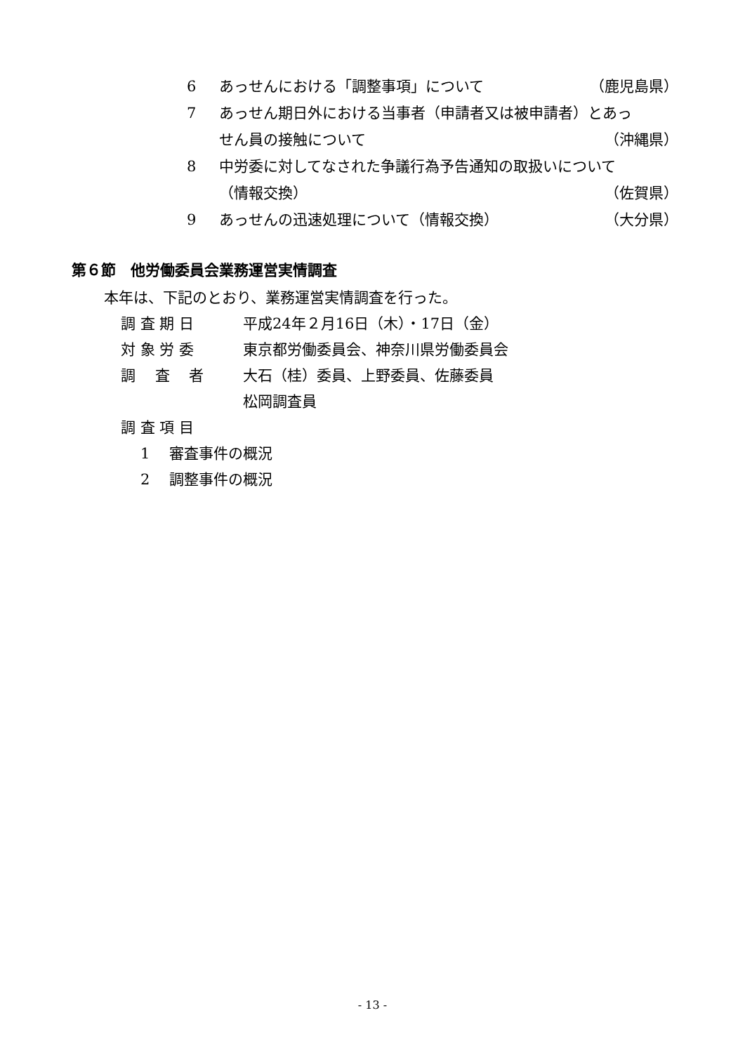6 あっせんにおける「調整事項」について （鹿児島県）
7 あっせん期日外における当事者（申請者又は被申請者）とあっ
せん員の接触について （沖縄県）
8 中労委に対してなされた争議行為予告通知の取扱いについて
（情報交換） （佐賀県）
9 あっせんの迅速処理について（情報交換） （大分県）
第６節　他労働委員会業務運営実情調査
本年は、下記のとおり、業務運営実情調査を行った。
調 査 期 日 平成24年２月16日（木）・17日（金）
対 象 労 委 東京都労働委員会、神奈川県労働委員会
調　 査　 者 大石（桂）委員、上野委員、佐藤委員
松岡調査員
調 査 項 目
1　 審査事件の概況
2　 調整事件の概況
- 13 -